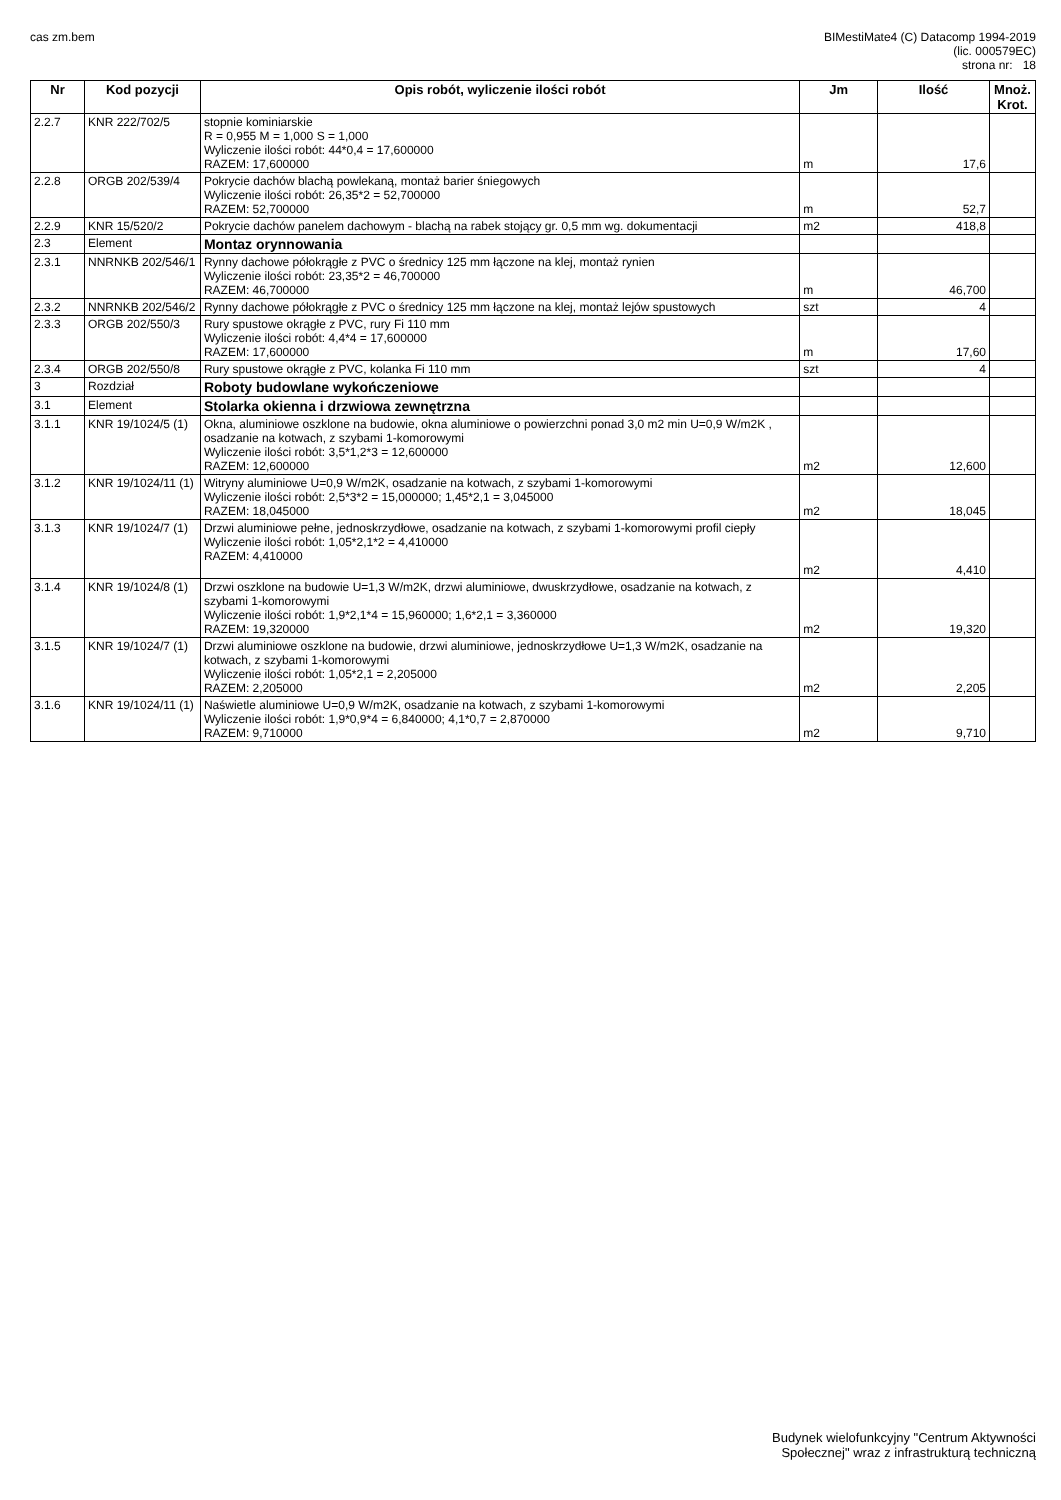cas zm.bem BIMestiMate4 (C) Datacomp 1994-2019
(lic. 000579EC)
strona nr: 18
| Nr | Kod pozycji | Opis robót, wyliczenie ilości robót | Jm | Ilość | Mnoż. Krot. |
| --- | --- | --- | --- | --- | --- |
| 2.2.7 | KNR 222/702/5 | stopnie kominiarskie R = 0,955 M = 1,000 S = 1,000 Wyliczenie ilości robót: 44*0,4 = 17,600000 RAZEM: 17,600000 | m | 17,6 | |
| 2.2.8 | ORGB 202/539/4 | Pokrycie dachów blachą powlekaną, montaż barier śniegowych Wyliczenie ilości robót: 26,35*2 = 52,700000 RAZEM: 52,700000 | m | 52,7 | |
| 2.2.9 | KNR 15/520/2 | Pokrycie dachów panelem dachowym - blachą na rabek stojący gr. 0,5 mm wg. dokumentacji | m2 | 418,8 | |
| 2.3 | Element | Montaz orynnowania | | | |
| 2.3.1 | NNRNKB 202/546/1 | Rynny dachowe półokrągłe z PVC o średnicy 125 mm łączone na klej, montaż rynien Wyliczenie ilości robót: 23,35*2 = 46,700000 RAZEM: 46,700000 | m | 46,700 | |
| 2.3.2 | NNRNKB 202/546/2 | Rynny dachowe półokrągłe z PVC o średnicy 125 mm łączone na klej, montaż lejów spustowych | szt | 4 | |
| 2.3.3 | ORGB 202/550/3 | Rury spustowe okrągłe z PVC, rury Fi 110 mm Wyliczenie ilości robót: 4,4*4 = 17,600000 RAZEM: 17,600000 | m | 17,60 | |
| 2.3.4 | ORGB 202/550/8 | Rury spustowe okrągłe z PVC, kolanka Fi 110 mm | szt | 4 | |
| 3 | Rozdział | Roboty budowlane wykończeniowe | | | |
| 3.1 | Element | Stolarka okienna i drzwiowa zewnętrzna | | | |
| 3.1.1 | KNR 19/1024/5 (1) | Okna, aluminiowe oszklone na budowie, okna aluminiowe o powierzchni ponad 3,0 m2 min U=0,9 W/m2K , osadzanie na kotwach, z szybami 1-komorowymi Wyliczenie ilości robót: 3,5*1,2*3 = 12,600000 RAZEM: 12,600000 | m2 | 12,600 | |
| 3.1.2 | KNR 19/1024/11 (1) | Witryny aluminiowe U=0,9 W/m2K, osadzanie na kotwach, z szybami 1-komorowymi Wyliczenie ilości robót: 2,5*3*2 = 15,000000; 1,45*2,1 = 3,045000 RAZEM: 18,045000 | m2 | 18,045 | |
| 3.1.3 | KNR 19/1024/7 (1) | Drzwi aluminiowe pełne, jednoskrzydłowe, osadzanie na kotwach, z szybami 1-komorowymi profil ciepły Wyliczenie ilości robót: 1,05*2,1*2 = 4,410000 RAZEM: 4,410000 | m2 | 4,410 | |
| 3.1.4 | KNR 19/1024/8 (1) | Drzwi oszklone na budowie U=1,3 W/m2K, drzwi aluminiowe, dwuskrzydłowe, osadzanie na kotwach, z szybami 1-komorowymi Wyliczenie ilości robót: 1,9*2,1*4 = 15,960000; 1,6*2,1 = 3,360000 RAZEM: 19,320000 | m2 | 19,320 | |
| 3.1.5 | KNR 19/1024/7 (1) | Drzwi aluminiowe oszklone na budowie, drzwi aluminiowe, jednoskrzydłowe U=1,3 W/m2K, osadzanie na kotwach, z szybami 1-komorowymi Wyliczenie ilości robót: 1,05*2,1 = 2,205000 RAZEM: 2,205000 | m2 | 2,205 | |
| 3.1.6 | KNR 19/1024/11 (1) | Naświetle aluminiowe U=0,9 W/m2K, osadzanie na kotwach, z szybami 1-komorowymi Wyliczenie ilości robót: 1,9*0,9*4 = 6,840000; 4,1*0,7 = 2,870000 RAZEM: 9,710000 | m2 | 9,710 | |
Budynek wielofunkcyjny "Centrum Aktywności
Społecznej" wraz z infrastrukturą techniczną